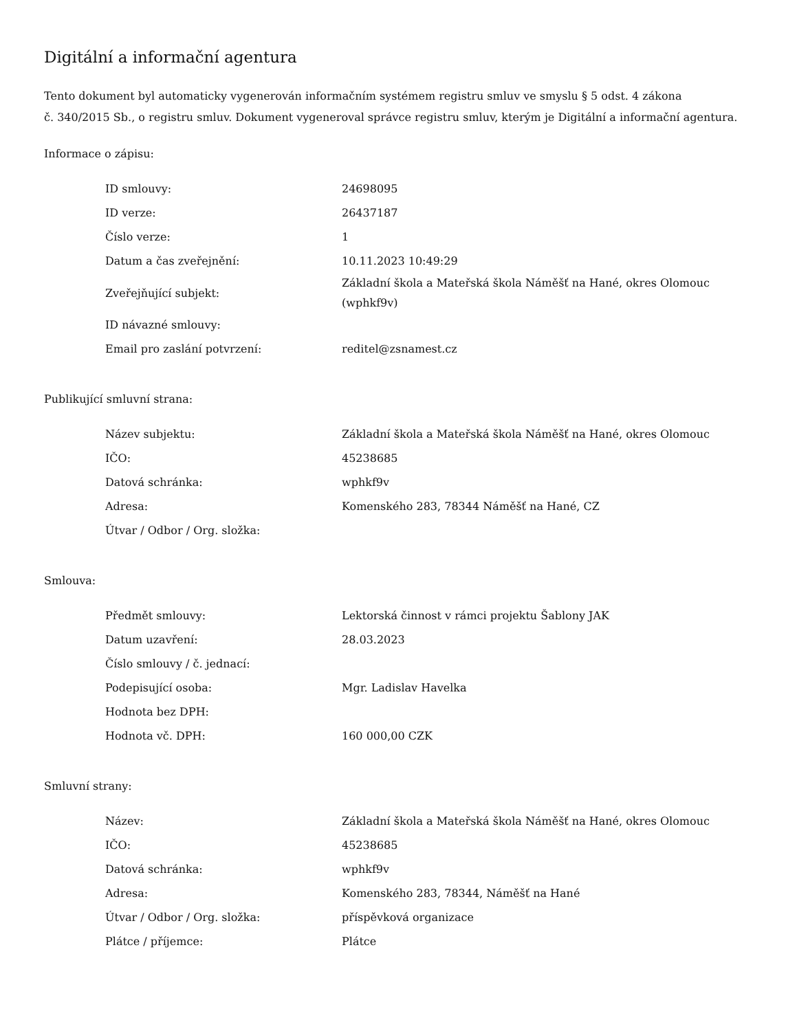Digitální a informační agentura
Tento dokument byl automaticky vygenerován informačním systémem registru smluv ve smyslu § 5 odst. 4 zákona
č. 340/2015 Sb., o registru smluv. Dokument vygeneroval správce registru smluv, kterým je Digitální a informační agentura.
Informace o zápisu:
| ID smlouvy: | 24698095 |
| ID verze: | 26437187 |
| Číslo verze: | 1 |
| Datum a čas zveřejnění: | 10.11.2023 10:49:29 |
| Zveřejňující subjekt: | Základní škola a Mateřská škola Náměšť na Hané, okres Olomouc (wphkf9v) |
| ID návazné smlouvy: | |
| Email pro zaslání potvrzení: | reditel@zsnamest.cz |
Publikující smluvní strana:
| Název subjektu: | Základní škola a Mateřská škola Náměšť na Hané, okres Olomouc |
| IČO: | 45238685 |
| Datová schránka: | wphkf9v |
| Adresa: | Komenského 283, 78344 Náměšť na Hané, CZ |
| Útvar / Odbor / Org. složka: | |
Smlouva:
| Předmět smlouvy: | Lektorská činnost v rámci projektu Šablony JAK |
| Datum uzavření: | 28.03.2023 |
| Číslo smlouvy / č. jednací: | |
| Podepisující osoba: | Mgr. Ladislav Havelka |
| Hodnota bez DPH: | |
| Hodnota vč. DPH: | 160 000,00 CZK |
Smluvní strany:
| Název: | Základní škola a Mateřská škola Náměšť na Hané, okres Olomouc |
| IČO: | 45238685 |
| Datová schránka: | wphkf9v |
| Adresa: | Komenského 283, 78344, Náměšť na Hané |
| Útvar / Odbor / Org. složka: | příspěvková organizace |
| Plátce / příjemce: | Plátce |